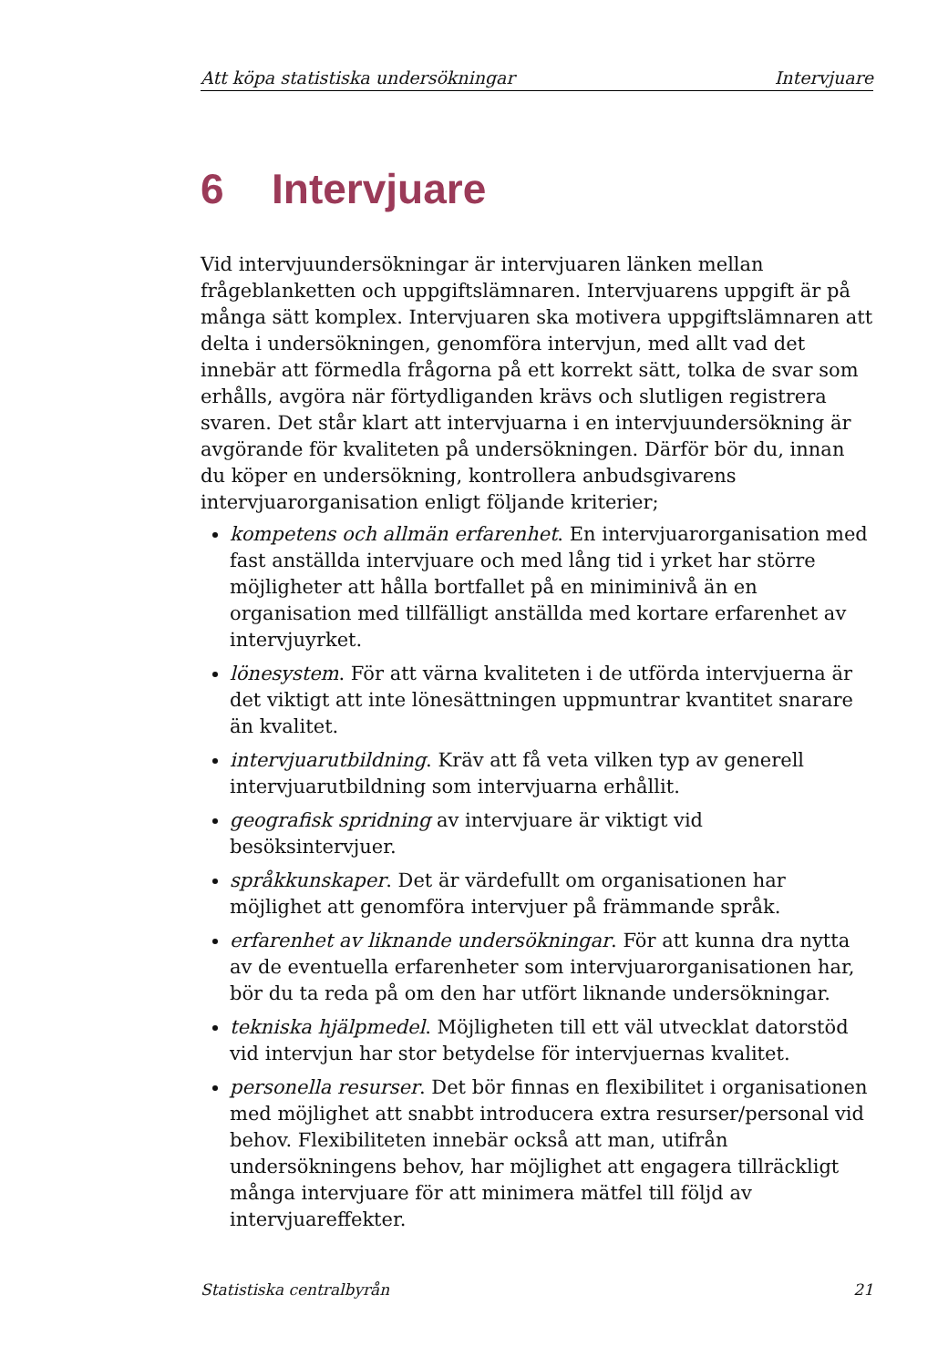Att köpa statistiska undersökningar Intervjuare
6 Intervjuare
Vid intervjuundersökningar är intervjuaren länken mellan frågeblanketten och uppgiftslämnaren. Intervjuarens uppgift är på många sätt komplex. Intervjuaren ska motivera uppgiftslämnaren att delta i undersökningen, genomföra intervjun, med allt vad det innebär att förmedla frågorna på ett korrekt sätt, tolka de svar som erhålls, avgöra när förtydliganden krävs och slutligen registrera svaren. Det står klart att intervjuarna i en intervjuundersökning är avgörande för kvaliteten på undersökningen. Därför bör du, innan du köper en undersökning, kontrollera anbudsgivarens intervjuarorganisation enligt följande kriterier;
kompetens och allmän erfarenhet. En intervjuarorganisation med fast anställda intervjuare och med lång tid i yrket har större möjligheter att hålla bortfallet på en miniminivå än en organisation med tillfälligt anställda med kortare erfarenhet av intervjuyrket.
lönesystem. För att värna kvaliteten i de utförda intervjuerna är det viktigt att inte lönesättningen uppmuntrar kvantitet snarare än kvalitet.
intervjuarutbildning. Kräv att få veta vilken typ av generell intervjuarutbildning som intervjuarna erhållit.
geografisk spridning av intervjuare är viktigt vid besöksintervjuer.
språkkunskaper. Det är värdefullt om organisationen har möjlighet att genomföra intervjuer på främmande språk.
erfarenhet av liknande undersökningar. För att kunna dra nytta av de eventuella erfarenheter som intervjuarorganisationen har, bör du ta reda på om den har utfört liknande undersökningar.
tekniska hjälpmedel. Möjligheten till ett väl utvecklat datorstöd vid intervjun har stor betydelse för intervjuernas kvalitet.
personella resurser. Det bör finnas en flexibilitet i organisationen med möjlighet att snabbt introducera extra resurser/personal vid behov. Flexibiliteten innebär också att man, utifrån undersökningens behov, har möjlighet att engagera tillräckligt många intervjuare för att minimera mätfel till följd av intervjuareffekter.
Statistiska centralbyrån 21